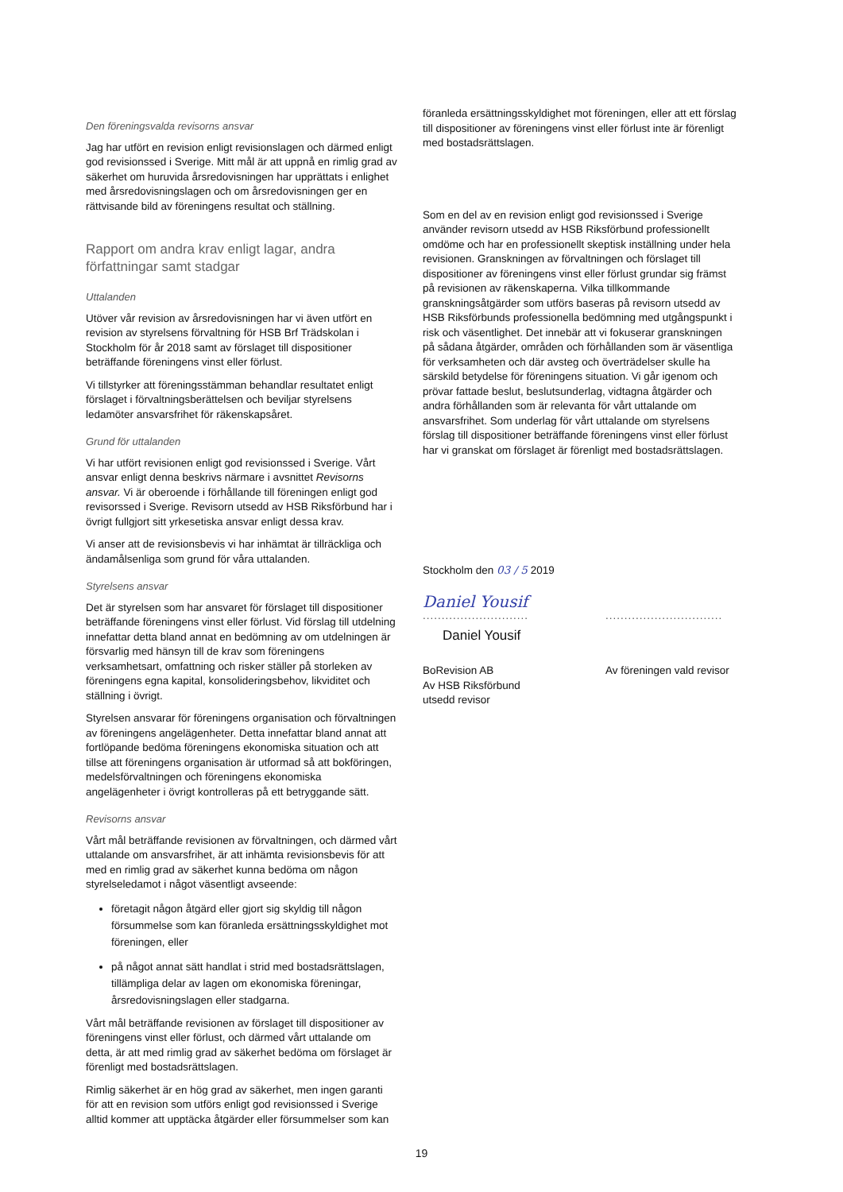Den föreningsvalda revisorns ansvar
Jag har utfört en revision enligt revisionslagen och därmed enligt god revisionssed i Sverige. Mitt mål är att uppnå en rimlig grad av säkerhet om huruvida årsredovisningen har upprättats i enlighet med årsredovisningslagen och om årsredovisningen ger en rättvisande bild av föreningens resultat och ställning.
Rapport om andra krav enligt lagar, andra författningar samt stadgar
Uttalanden
Utöver vår revision av årsredovisningen har vi även utfört en revision av styrelsens förvaltning för HSB Brf Trädskolan i Stockholm för år 2018 samt av förslaget till dispositioner beträffande föreningens vinst eller förlust.
Vi tillstyrker att föreningsstämman behandlar resultatet enligt förslaget i förvaltningsberättelsen och beviljar styrelsens ledamöter ansvarsfrihet för räkenskapsåret.
Grund för uttalanden
Vi har utfört revisionen enligt god revisionssed i Sverige. Vårt ansvar enligt denna beskrivs närmare i avsnittet Revisorns ansvar. Vi är oberoende i förhållande till föreningen enligt god revisorssed i Sverige. Revisorn utsedd av HSB Riksförbund har i övrigt fullgjort sitt yrkesetiska ansvar enligt dessa krav.
Vi anser att de revisionsbevis vi har inhämtat är tillräckliga och ändamålsenliga som grund för våra uttalanden.
Styrelsens ansvar
Det är styrelsen som har ansvaret för förslaget till dispositioner beträffande föreningens vinst eller förlust. Vid förslag till utdelning innefattar detta bland annat en bedömning av om utdelningen är försvarlig med hänsyn till de krav som föreningens verksamhetsart, omfattning och risker ställer på storleken av föreningens egna kapital, konsolideringsbehov, likviditet och ställning i övrigt.
Styrelsen ansvarar för föreningens organisation och förvaltningen av föreningens angelägenheter. Detta innefattar bland annat att fortlöpande bedöma föreningens ekonomiska situation och att tillse att föreningens organisation är utformad så att bokföringen, medelsförvaltningen och föreningens ekonomiska angelägenheter i övrigt kontrolleras på ett betryggande sätt.
Revisorns ansvar
Vårt mål beträffande revisionen av förvaltningen, och därmed vårt uttalande om ansvarsfrihet, är att inhämta revisionsbevis för att med en rimlig grad av säkerhet kunna bedöma om någon styrelseledamot i något väsentligt avseende:
företagit någon åtgärd eller gjort sig skyldig till någon försummelse som kan föranleda ersättningsskyldighet mot föreningen, eller
på något annat sätt handlat i strid med bostadsrättslagen, tillämpliga delar av lagen om ekonomiska föreningar, årsredovisningslagen eller stadgarna.
Vårt mål beträffande revisionen av förslaget till dispositioner av föreningens vinst eller förlust, och därmed vårt uttalande om detta, är att med rimlig grad av säkerhet bedöma om förslaget är förenligt med bostadsrättslagen.
Rimlig säkerhet är en hög grad av säkerhet, men ingen garanti för att en revision som utförs enligt god revisionssed i Sverige alltid kommer att upptäcka åtgärder eller försummelser som kan
föranleda ersättningsskyldighet mot föreningen, eller att ett förslag till dispositioner av föreningens vinst eller förlust inte är förenligt med bostadsrättslagen.
Som en del av en revision enligt god revisionssed i Sverige använder revisorn utsedd av HSB Riksförbund professionellt omdöme och har en professionellt skeptisk inställning under hela revisionen. Granskningen av förvaltningen och förslaget till dispositioner av föreningens vinst eller förlust grundar sig främst på revisionen av räkenskaperna. Vilka tillkommande granskningsåtgärder som utförs baseras på revisorn utsedd av HSB Riksförbunds professionella bedömning med utgångspunkt i risk och väsentlighet. Det innebär att vi fokuserar granskningen på sådana åtgärder, områden och förhållanden som är väsentliga för verksamheten och där avsteg och överträdelser skulle ha särskild betydelse för föreningens situation. Vi går igenom och prövar fattade beslut, beslutsunderlag, vidtagna åtgärder och andra förhållanden som är relevanta för vårt uttalande om ansvarsfrihet. Som underlag för vårt uttalande om styrelsens förslag till dispositioner beträffande föreningens vinst eller förlust har vi granskat om förslaget är förenligt med bostadsrättslagen.
Stockholm den 03 / 5 2019
Daniel Yousif
............................
Daniel Yousif
BoRevision AB
Av HSB Riksförbund
utsedd revisor
...............................
Av föreningen vald revisor
19